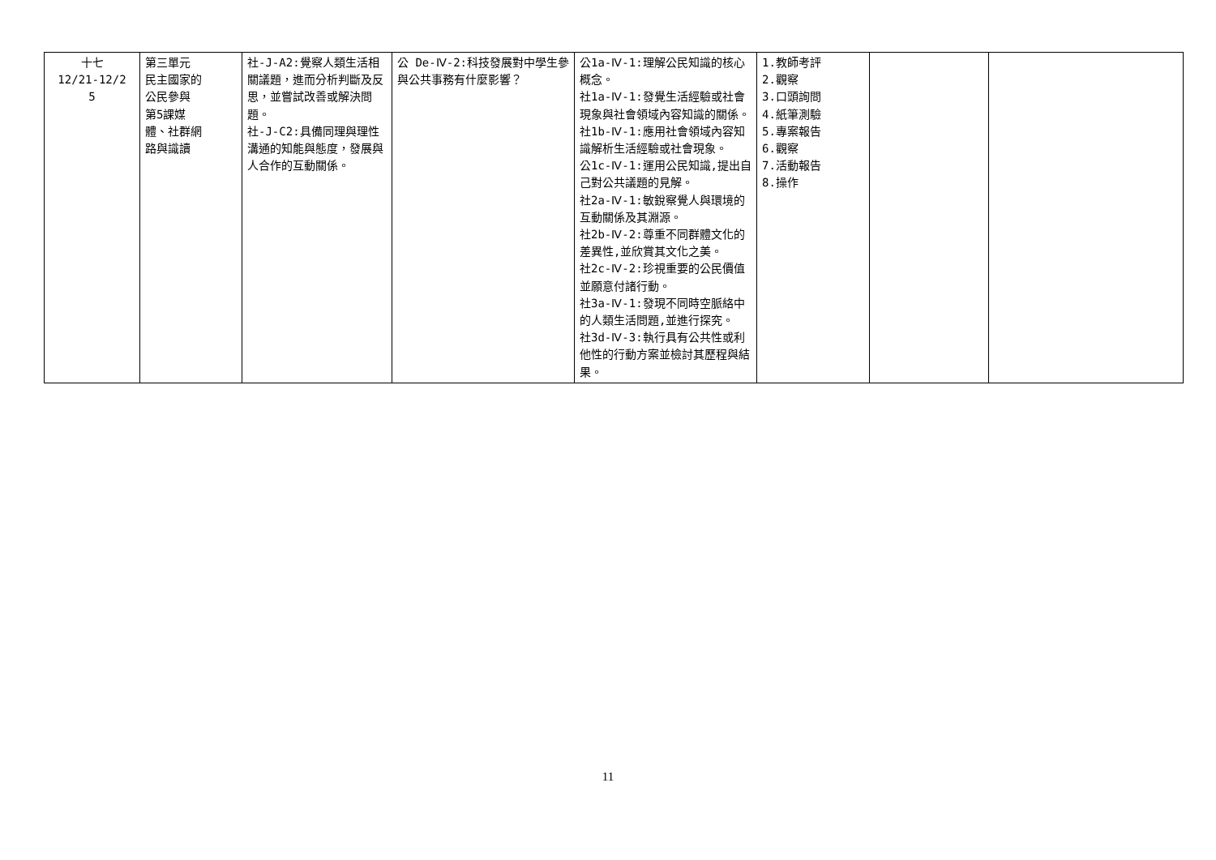| 十七 12/21-12/2 5 | 第三單元 民主國家的 公民參與 第5課媒 體、社群網 路與識讀 | 社-J-A2:覺察人類生活相關議題，進而分析判斷及反思，並嘗試改善或解決問題。 社-J-C2:具備同理與理性溝通的知能與態度，發展與人合作的互動關係。 | 公 De-Ⅳ-2:科技發展對中學生參與公共事務有什麼影響？ | 公1a-Ⅳ-1:理解公民知識的核心概念。 社1a-Ⅳ-1:發覺生活經驗或社會現象與社會領域內容知識的關係。 社1b-Ⅳ-1:應用社會領域內容知識解析生活經驗或社會現象。 公1c-Ⅳ-1:運用公民知識,提出自己對公共議題的見解。 社2a-Ⅳ-1:敏銳察覺人與環境的互動關係及其淵源。 社2b-Ⅳ-2:尊重不同群體文化的差異性,並欣賞其文化之美。 社2c-Ⅳ-2:珍視重要的公民價值並願意付諸行動。 社3a-Ⅳ-1:發現不同時空脈絡中的人類生活問題,並進行探究。 社3d-Ⅳ-3:執行具有公共性或利他性的行動方案並檢討其歷程與結果。 | 1.教師考評 2.觀察 3.口頭詢問 4.紙筆測驗 5.專案報告 6.觀察 7.活動報告 8.操作 | | |
11